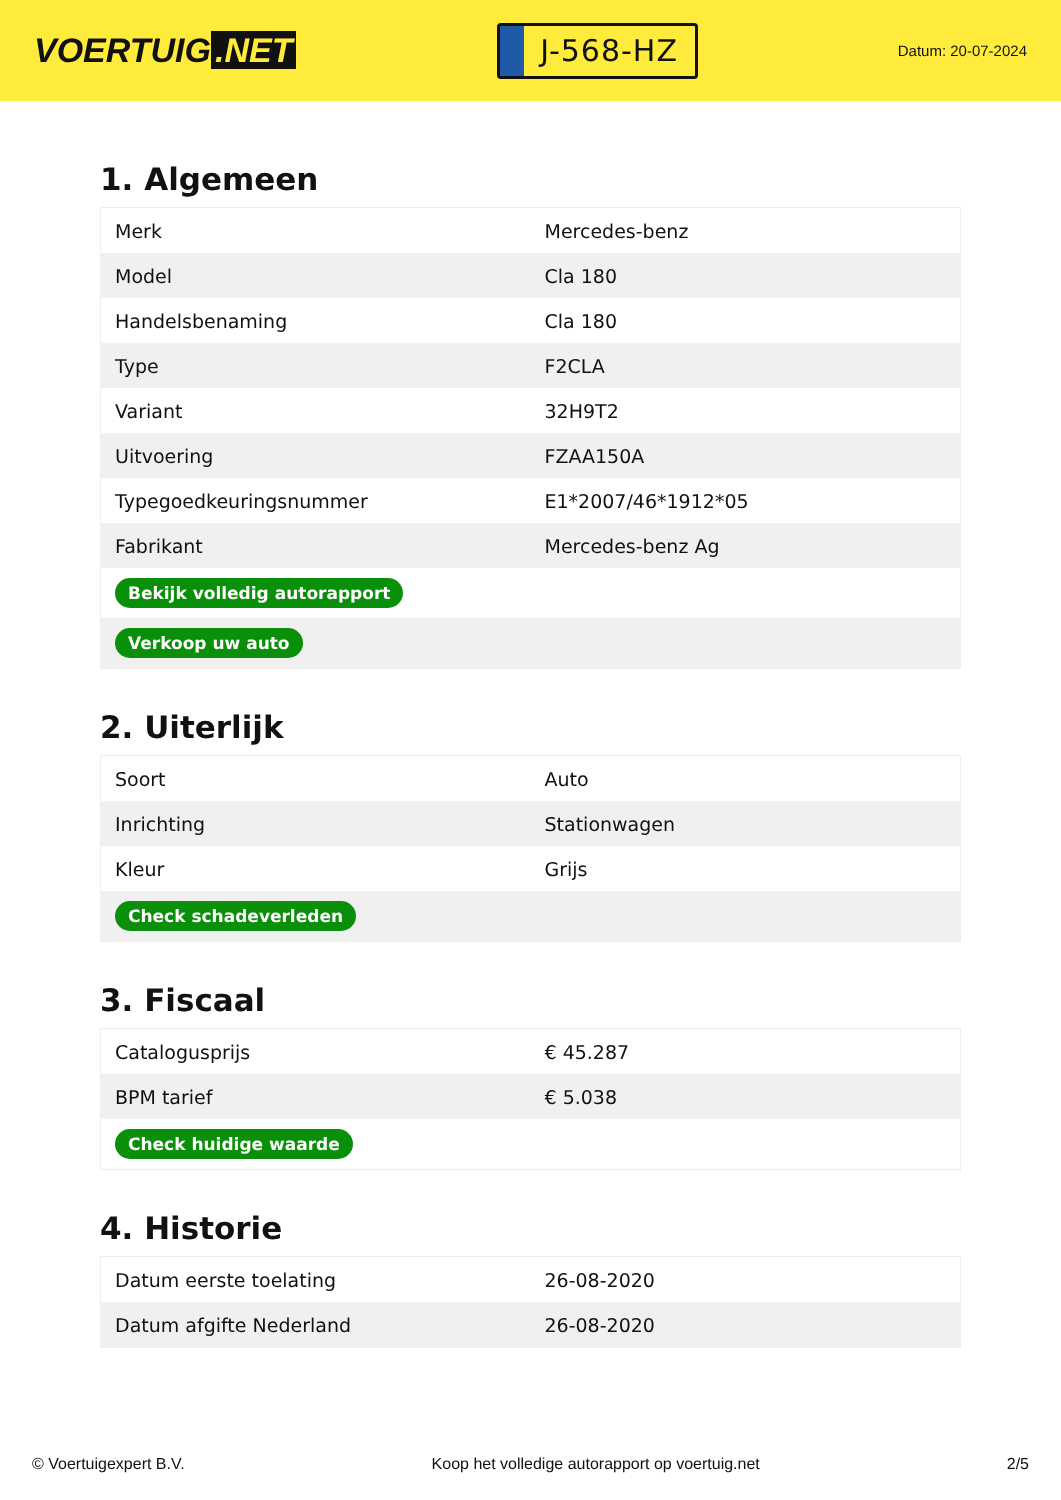VOERTUIG.NET
J-568-HZ
Datum: 20-07-2024
1. Algemeen
| Merk | Mercedes-benz |
| Model | Cla 180 |
| Handelsbenaming | Cla 180 |
| Type | F2CLA |
| Variant | 32H9T2 |
| Uitvoering | FZAA150A |
| Typegoedkeuringsnummer | E1*2007/46*1912*05 |
| Fabrikant | Mercedes-benz Ag |
| Bekijk volledig autorapport | |
| Verkoop uw auto | |
2. Uiterlijk
| Soort | Auto |
| Inrichting | Stationwagen |
| Kleur | Grijs |
| Check schadeverleden | |
3. Fiscaal
| Catalogusprijs | € 45.287 |
| BPM tarief | € 5.038 |
| Check huidige waarde | |
4. Historie
| Datum eerste toelating | 26-08-2020 |
| Datum afgifte Nederland | 26-08-2020 |
© Voertuigexpert B.V. Koop het volledige autorapport op voertuig.net 2/5